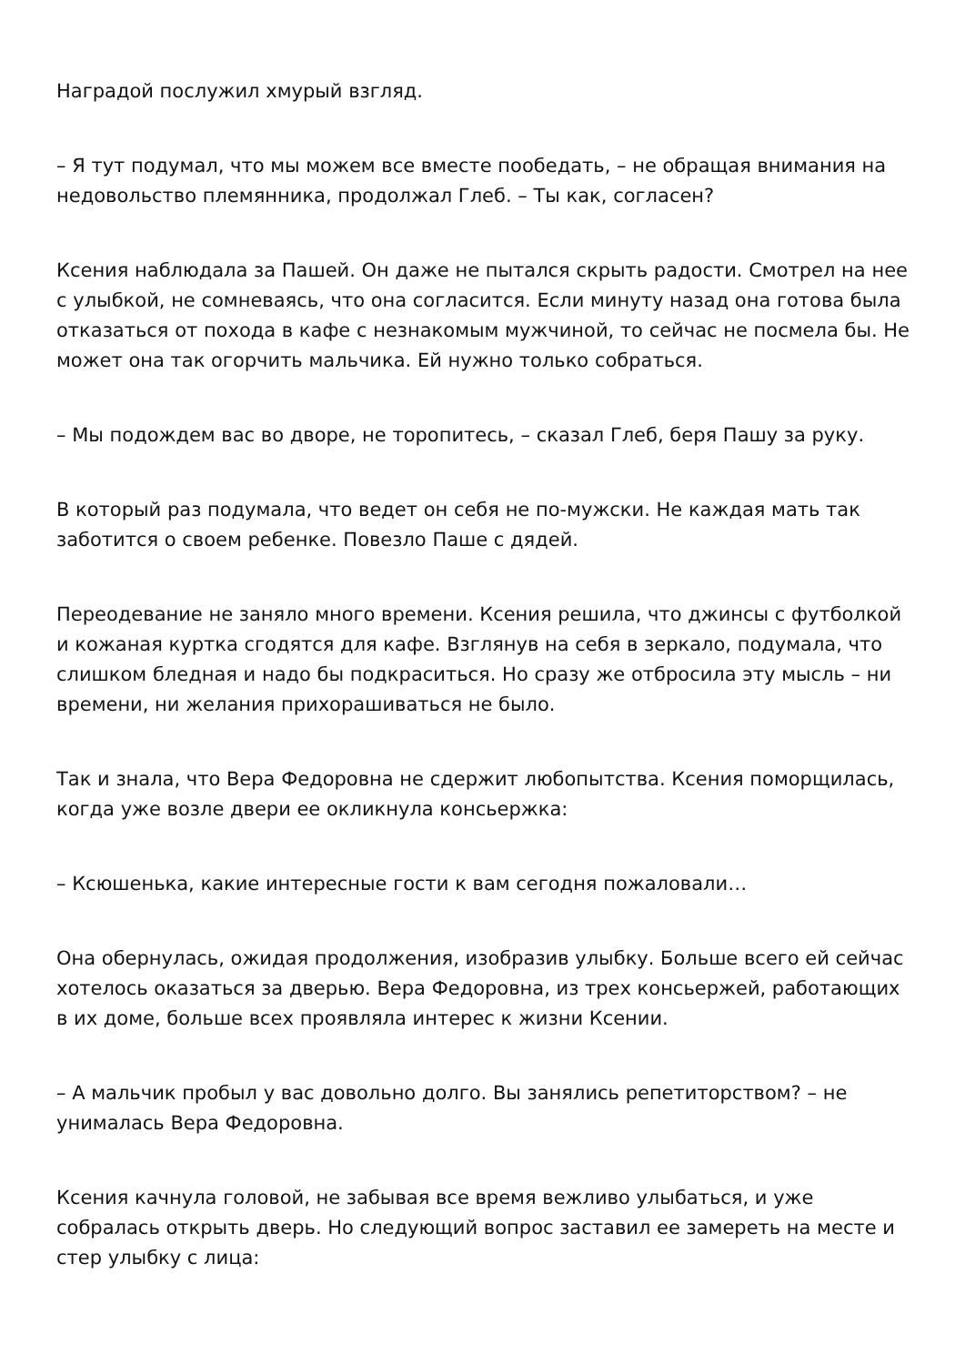Наградой послужил хмурый взгляд.
– Я тут подумал, что мы можем все вместе пообедать, – не обращая внимания на недовольство племянника, продолжал Глеб. – Ты как, согласен?
Ксения наблюдала за Пашей. Он даже не пытался скрыть радости. Смотрел на нее с улыбкой, не сомневаясь, что она согласится. Если минуту назад она готова была отказаться от похода в кафе с незнакомым мужчиной, то сейчас не посмела бы. Не может она так огорчить мальчика. Ей нужно только собраться.
– Мы подождем вас во дворе, не торопитесь, – сказал Глеб, беря Пашу за руку.
В который раз подумала, что ведет он себя не по-мужски. Не каждая мать так заботится о своем ребенке. Повезло Паше с дядей.
Переодевание не заняло много времени. Ксения решила, что джинсы с футболкой и кожаная куртка сгодятся для кафе. Взглянув на себя в зеркало, подумала, что слишком бледная и надо бы подкраситься. Но сразу же отбросила эту мысль – ни времени, ни желания прихорашиваться не было.
Так и знала, что Вера Федоровна не сдержит любопытства. Ксения поморщилась, когда уже возле двери ее окликнула консьержка:
– Ксюшенька, какие интересные гости к вам сегодня пожаловали…
Она обернулась, ожидая продолжения, изобразив улыбку. Больше всего ей сейчас хотелось оказаться за дверью. Вера Федоровна, из трех консьержей, работающих в их доме, больше всех проявляла интерес к жизни Ксении.
– А мальчик пробыл у вас довольно долго. Вы занялись репетиторством? – не унималась Вера Федоровна.
Ксения качнула головой, не забывая все время вежливо улыбаться, и уже собралась открыть дверь. Но следующий вопрос заставил ее замереть на месте и стер улыбку с лица: